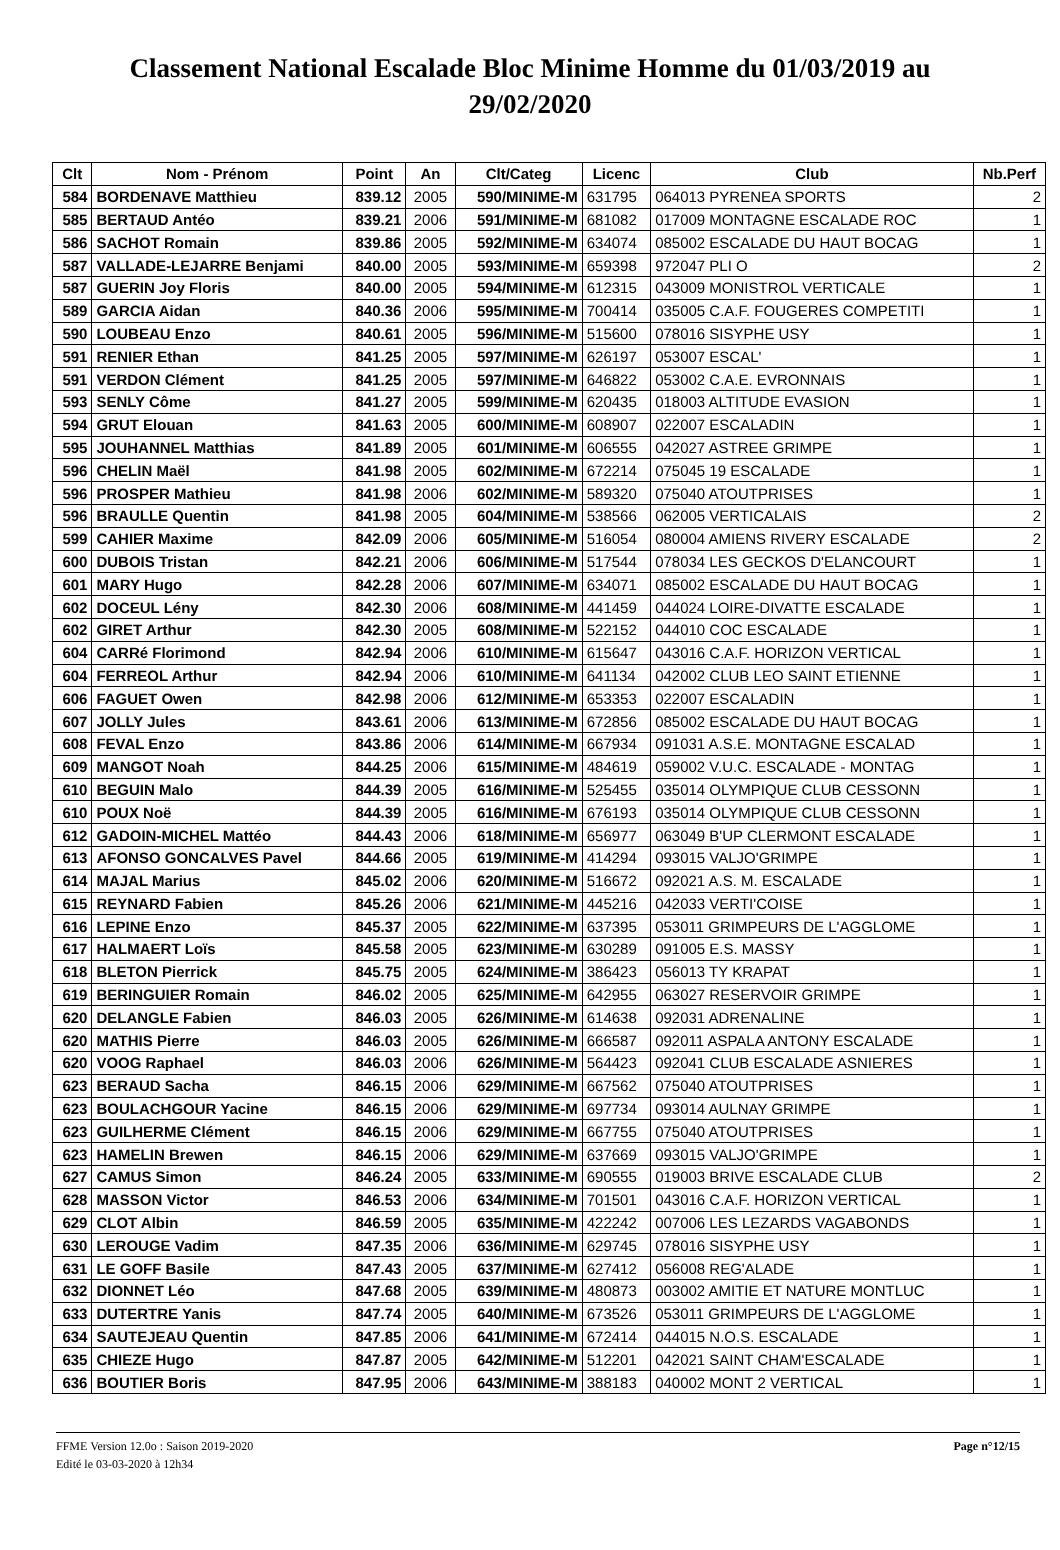Classement National Escalade Bloc Minime Homme du 01/03/2019 au 29/02/2020
| Clt | Nom - Prénom | Point | An | Clt/Categ | Licenc | Club | Nb.Perf |
| --- | --- | --- | --- | --- | --- | --- | --- |
| 584 | BORDENAVE Matthieu | 839.12 | 2005 | 590/MINIME-M | 631795 | 064013 PYRENEA SPORTS | 2 |
| 585 | BERTAUD Antéo | 839.21 | 2006 | 591/MINIME-M | 681082 | 017009 MONTAGNE ESCALADE ROC | 1 |
| 586 | SACHOT Romain | 839.86 | 2005 | 592/MINIME-M | 634074 | 085002 ESCALADE DU HAUT BOCAG | 1 |
| 587 | VALLADE-LEJARRE Benjami | 840.00 | 2005 | 593/MINIME-M | 659398 | 972047 PLI O | 2 |
| 587 | GUERIN Joy Floris | 840.00 | 2005 | 594/MINIME-M | 612315 | 043009 MONISTROL VERTICALE | 1 |
| 589 | GARCIA Aidan | 840.36 | 2006 | 595/MINIME-M | 700414 | 035005 C.A.F. FOUGERES COMPETITI | 1 |
| 590 | LOUBEAU Enzo | 840.61 | 2005 | 596/MINIME-M | 515600 | 078016 SISYPHE USY | 1 |
| 591 | RENIER Ethan | 841.25 | 2005 | 597/MINIME-M | 626197 | 053007 ESCAL' | 1 |
| 591 | VERDON Clément | 841.25 | 2005 | 597/MINIME-M | 646822 | 053002 C.A.E. EVRONNAIS | 1 |
| 593 | SENLY Côme | 841.27 | 2005 | 599/MINIME-M | 620435 | 018003 ALTITUDE EVASION | 1 |
| 594 | GRUT Elouan | 841.63 | 2005 | 600/MINIME-M | 608907 | 022007 ESCALADIN | 1 |
| 595 | JOUHANNEL Matthias | 841.89 | 2005 | 601/MINIME-M | 606555 | 042027 ASTREE GRIMPE | 1 |
| 596 | CHELIN Maël | 841.98 | 2005 | 602/MINIME-M | 672214 | 075045 19 ESCALADE | 1 |
| 596 | PROSPER Mathieu | 841.98 | 2006 | 602/MINIME-M | 589320 | 075040 ATOUTPRISES | 1 |
| 596 | BRAULLE Quentin | 841.98 | 2005 | 604/MINIME-M | 538566 | 062005 VERTICALAIS | 2 |
| 599 | CAHIER Maxime | 842.09 | 2006 | 605/MINIME-M | 516054 | 080004 AMIENS RIVERY ESCALADE | 2 |
| 600 | DUBOIS Tristan | 842.21 | 2006 | 606/MINIME-M | 517544 | 078034 LES GECKOS D'ELANCOURT | 1 |
| 601 | MARY Hugo | 842.28 | 2006 | 607/MINIME-M | 634071 | 085002 ESCALADE DU HAUT BOCAG | 1 |
| 602 | DOCEUL Lény | 842.30 | 2006 | 608/MINIME-M | 441459 | 044024 LOIRE-DIVATTE ESCALADE | 1 |
| 602 | GIRET Arthur | 842.30 | 2005 | 608/MINIME-M | 522152 | 044010 COC ESCALADE | 1 |
| 604 | CARRé Florimond | 842.94 | 2006 | 610/MINIME-M | 615647 | 043016 C.A.F. HORIZON VERTICAL | 1 |
| 604 | FERREOL Arthur | 842.94 | 2006 | 610/MINIME-M | 641134 | 042002 CLUB LEO SAINT ETIENNE | 1 |
| 606 | FAGUET Owen | 842.98 | 2006 | 612/MINIME-M | 653353 | 022007 ESCALADIN | 1 |
| 607 | JOLLY Jules | 843.61 | 2006 | 613/MINIME-M | 672856 | 085002 ESCALADE DU HAUT BOCAG | 1 |
| 608 | FEVAL Enzo | 843.86 | 2006 | 614/MINIME-M | 667934 | 091031 A.S.E. MONTAGNE ESCALAD | 1 |
| 609 | MANGOT Noah | 844.25 | 2006 | 615/MINIME-M | 484619 | 059002 V.U.C. ESCALADE - MONTAG | 1 |
| 610 | BEGUIN Malo | 844.39 | 2005 | 616/MINIME-M | 525455 | 035014 OLYMPIQUE CLUB CESSONN | 1 |
| 610 | POUX Noë | 844.39 | 2005 | 616/MINIME-M | 676193 | 035014 OLYMPIQUE CLUB CESSONN | 1 |
| 612 | GADOIN-MICHEL Mattéo | 844.43 | 2006 | 618/MINIME-M | 656977 | 063049 B'UP CLERMONT ESCALADE | 1 |
| 613 | AFONSO GONCALVES Pavel | 844.66 | 2005 | 619/MINIME-M | 414294 | 093015 VALJO'GRIMPE | 1 |
| 614 | MAJAL Marius | 845.02 | 2006 | 620/MINIME-M | 516672 | 092021 A.S. M. ESCALADE | 1 |
| 615 | REYNARD Fabien | 845.26 | 2006 | 621/MINIME-M | 445216 | 042033 VERTI'COISE | 1 |
| 616 | LEPINE Enzo | 845.37 | 2005 | 622/MINIME-M | 637395 | 053011 GRIMPEURS DE L'AGGLOME | 1 |
| 617 | HALMAERT Loïs | 845.58 | 2005 | 623/MINIME-M | 630289 | 091005 E.S. MASSY | 1 |
| 618 | BLETON Pierrick | 845.75 | 2005 | 624/MINIME-M | 386423 | 056013 TY KRAPAT | 1 |
| 619 | BERINGUIER Romain | 846.02 | 2005 | 625/MINIME-M | 642955 | 063027 RESERVOIR GRIMPE | 1 |
| 620 | DELANGLE Fabien | 846.03 | 2005 | 626/MINIME-M | 614638 | 092031 ADRENALINE | 1 |
| 620 | MATHIS Pierre | 846.03 | 2005 | 626/MINIME-M | 666587 | 092011 ASPALA ANTONY ESCALADE | 1 |
| 620 | VOOG Raphael | 846.03 | 2006 | 626/MINIME-M | 564423 | 092041 CLUB ESCALADE ASNIERES | 1 |
| 623 | BERAUD Sacha | 846.15 | 2006 | 629/MINIME-M | 667562 | 075040 ATOUTPRISES | 1 |
| 623 | BOULACHGOUR Yacine | 846.15 | 2006 | 629/MINIME-M | 697734 | 093014 AULNAY GRIMPE | 1 |
| 623 | GUILHERME Clément | 846.15 | 2006 | 629/MINIME-M | 667755 | 075040 ATOUTPRISES | 1 |
| 623 | HAMELIN Brewen | 846.15 | 2006 | 629/MINIME-M | 637669 | 093015 VALJO'GRIMPE | 1 |
| 627 | CAMUS Simon | 846.24 | 2005 | 633/MINIME-M | 690555 | 019003 BRIVE ESCALADE CLUB | 2 |
| 628 | MASSON Victor | 846.53 | 2006 | 634/MINIME-M | 701501 | 043016 C.A.F. HORIZON VERTICAL | 1 |
| 629 | CLOT Albin | 846.59 | 2005 | 635/MINIME-M | 422242 | 007006 LES LEZARDS VAGABONDS | 1 |
| 630 | LEROUGE Vadim | 847.35 | 2006 | 636/MINIME-M | 629745 | 078016 SISYPHE USY | 1 |
| 631 | LE GOFF Basile | 847.43 | 2005 | 637/MINIME-M | 627412 | 056008 REG'ALADE | 1 |
| 632 | DIONNET Léo | 847.68 | 2005 | 639/MINIME-M | 480873 | 003002 AMITIE ET NATURE MONTLUC | 1 |
| 633 | DUTERTRE Yanis | 847.74 | 2005 | 640/MINIME-M | 673526 | 053011 GRIMPEURS DE L'AGGLOME | 1 |
| 634 | SAUTEJEAU Quentin | 847.85 | 2006 | 641/MINIME-M | 672414 | 044015 N.O.S. ESCALADE | 1 |
| 635 | CHIEZE Hugo | 847.87 | 2005 | 642/MINIME-M | 512201 | 042021 SAINT CHAM'ESCALADE | 1 |
| 636 | BOUTIER Boris | 847.95 | 2006 | 643/MINIME-M | 388183 | 040002 MONT 2 VERTICAL | 1 |
FFME Version 12.0o : Saison 2019-2020
Edité le 03-03-2020 à 12h34
Page n°12/15